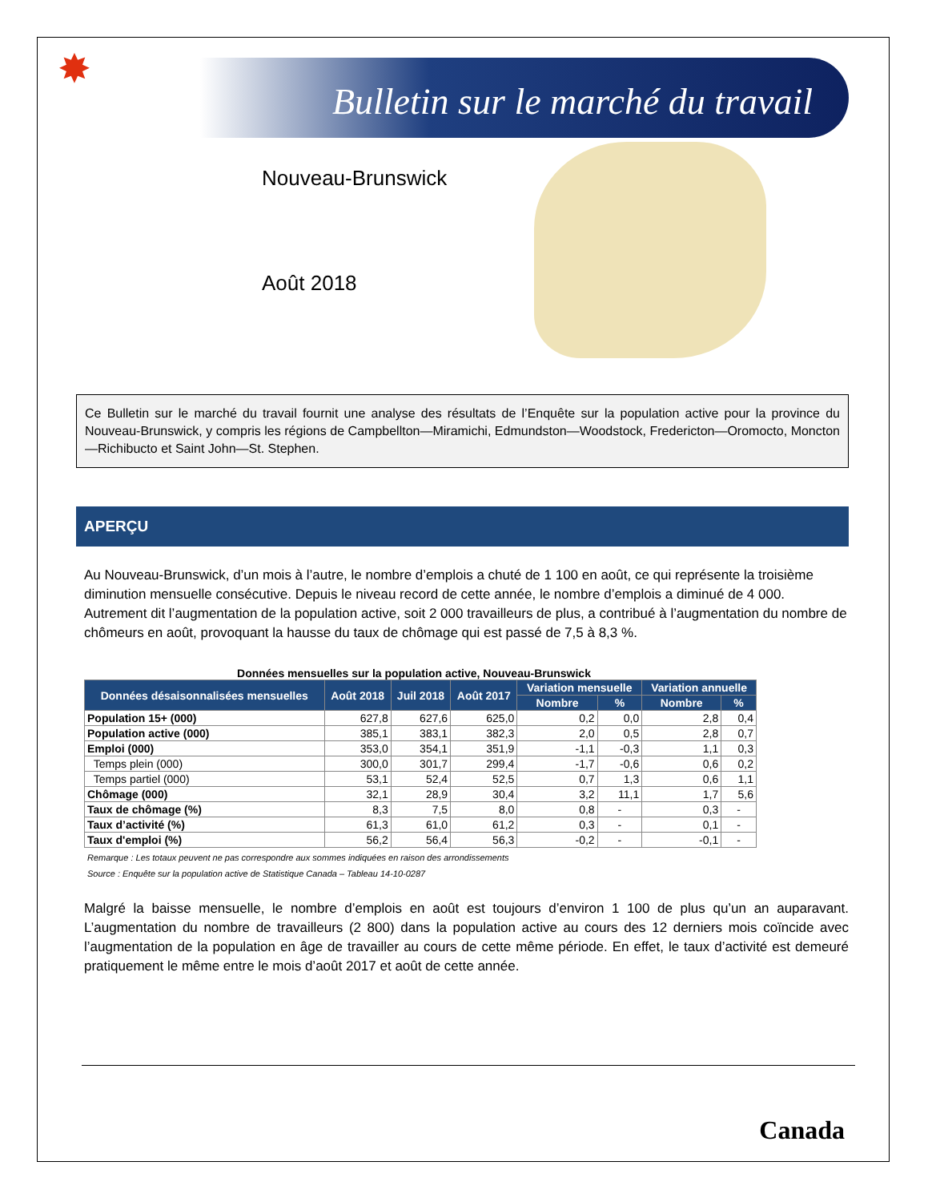✸
Bulletin sur le marché du travail
Nouveau-Brunswick
Août 2018
Ce Bulletin sur le marché du travail fournit une analyse des résultats de l’Enquête sur la population active pour la province du Nouveau-Brunswick, y compris les régions de Campbellton—Miramichi, Edmundston—Woodstock, Fredericton—Oromocto, Moncton—Richibucto et Saint John—St. Stephen.
APERÇU
Au Nouveau-Brunswick, d’un mois à l’autre, le nombre d’emplois a chuté de 1 100 en août, ce qui représente la troisième diminution mensuelle consécutive. Depuis le niveau record de cette année, le nombre d’emplois a diminué de 4 000. Autrement dit l’augmentation de la population active, soit 2 000 travailleurs de plus, a contribué à l’augmentation du nombre de chômeurs en août, provoquant la hausse du taux de chômage qui est passé de 7,5 à 8,3 %.
Données mensuelles sur la population active, Nouveau-Brunswick
| Données désaisonnalisées mensuelles | Août 2018 | Juil 2018 | Août 2017 | Variation mensuelle | | Variation annuelle | |
| --- | --- | --- | --- | --- | --- | --- | --- |
| | | | | Nombre | % | Nombre | % |
| Population 15+ (000) | 627,8 | 627,6 | 625,0 | 0,2 | 0,0 | 2,8 | 0,4 |
| Population active (000) | 385,1 | 383,1 | 382,3 | 2,0 | 0,5 | 2,8 | 0,7 |
| Emploi (000) | 353,0 | 354,1 | 351,9 | -1,1 | -0,3 | 1,1 | 0,3 |
| Temps plein (000) | 300,0 | 301,7 | 299,4 | -1,7 | -0,6 | 0,6 | 0,2 |
| Temps partiel (000) | 53,1 | 52,4 | 52,5 | 0,7 | 1,3 | 0,6 | 1,1 |
| Chômage (000) | 32,1 | 28,9 | 30,4 | 3,2 | 11,1 | 1,7 | 5,6 |
| Taux de chômage (%) | 8,3 | 7,5 | 8,0 | 0,8 | - | 0,3 | - |
| Taux d’activité (%) | 61,3 | 61,0 | 61,2 | 0,3 | - | 0,1 | - |
| Taux d'emploi (%) | 56,2 | 56,4 | 56,3 | -0,2 | - | -0,1 | - |
Remarque : Les totaux peuvent ne pas correspondre aux sommes indiquées en raison des arrondissements
Source : Enquête sur la population active de Statistique Canada – Tableau 14-10-0287
Malgré la baisse mensuelle, le nombre d’emplois en août est toujours d’environ 1 100 de plus qu’un an auparavant. L’augmentation du nombre de travailleurs (2 800) dans la population active au cours des 12 derniers mois coïncide avec l’augmentation de la population en âge de travailler au cours de cette même période. En effet, le taux d’activité est demeuré pratiquement le même entre le mois d’août 2017 et août de cette année.
Canada